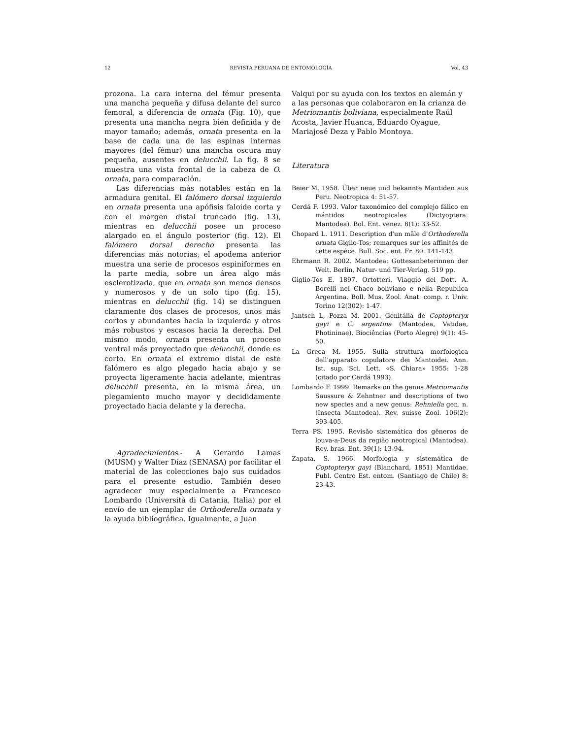12 REVISTA PERUANA DE ENTOMOLOGÍA Vol. 43
prozona. La cara interna del fémur presenta una mancha pequeña y difusa delante del surco femoral, a diferencia de ornata (Fig. 10), que presenta una mancha negra bien definida y de mayor tamaño; además, ornata presenta en la base de cada una de las espinas internas mayores (del fémur) una mancha oscura muy pequeña, ausentes en delucchii. La fig. 8 se muestra una vista frontal de la cabeza de O. ornata, para comparación.
Las diferencias más notables están en la armadura genital. El falómero dorsal izquierdo en ornata presenta una apófisis faloide corta y con el margen distal truncado (fig. 13), mientras en delucchii posee un proceso alargado en el ángulo posterior (fig. 12). El falómero dorsal derecho presenta las diferencias más notorias; el apodema anterior muestra una serie de procesos espiniformes en la parte media, sobre un área algo más esclerotizada, que en ornata son menos densos y numerosos y de un solo tipo (fig. 15), mientras en delucchii (fig. 14) se distinguen claramente dos clases de procesos, unos más cortos y abundantes hacia la izquierda y otros más robustos y escasos hacia la derecha. Del mismo modo, ornata presenta un proceso ventral más proyectado que delucchii, donde es corto. En ornata el extremo distal de este falómero es algo plegado hacia abajo y se proyecta ligeramente hacia adelante, mientras delucchii presenta, en la misma área, un plegamiento mucho mayor y decididamente proyectado hacia delante y la derecha.
Agradecimientos.- A Gerardo Lamas (MUSM) y Walter Díaz (SENASA) por facilitar el material de las colecciones bajo sus cuidados para el presente estudio. También deseo agradecer muy especialmente a Francesco Lombardo (Università di Catania, Italia) por el envío de un ejemplar de Orthoderella ornata y la ayuda bibliográfica. Igualmente, a Juan
Valqui por su ayuda con los textos en alemán y a las personas que colaboraron en la crianza de Metriomantis boliviana, especialmente Raúl Acosta, Javier Huanca, Eduardo Oyague, Mariajosé Deza y Pablo Montoya.
Literatura
Beier M. 1958. Über neue und bekannte Mantiden aus Peru. Neotropica 4: 51-57.
Cerdá F. 1993. Valor taxonómico del complejo fálico en mántidos neotropicales (Dictyoptera: Mantodea). Bol. Ent. venez. 8(1): 33-52.
Chopard L. 1911. Description d'un mâle d'Orthoderella ornata Giglio-Tos; remarques sur les affinités de cette espèce. Bull. Soc. ent. Fr. 80: 141-143.
Ehrmann R. 2002. Mantodea: Gottesanbeterinnen der Welt. Berlin, Natur- und Tier-Verlag. 519 pp.
Giglio-Tos E. 1897. Ortotteri. Viaggio del Dott. A. Borelli nel Chaco boliviano e nella Republica Argentina. Boll. Mus. Zool. Anat. comp. r. Univ. Torino 12(302): 1-47.
Jantsch L, Pozza M. 2001. Genitália de Coptopteryx gayi e C. argentina (Mantodea, Vatidae, Photininae). Biociências (Porto Alegre) 9(1): 45-50.
La Greca M. 1955. Sulla struttura morfologica dell'apparato copulatore dei Mantoidei. Ann. Ist. sup. Sci. Lett. «S. Chiara» 1955: 1-28 (citado por Cerdá 1993).
Lombardo F. 1999. Remarks on the genus Metriomantis Saussure & Zehntner and descriptions of two new species and a new genus: Rehniella gen. n. (Insecta Mantodea). Rev. suisse Zool. 106(2): 393-405.
Terra PS. 1995. Revisão sistemática dos gêneros de louva-a-Deus da região neotropical (Mantodea). Rev. bras. Ent. 39(1): 13-94.
Zapata, S. 1966. Morfología y sistemática de Coptopteryx gayi (Blanchard, 1851) Mantidae. Publ. Centro Est. entom. (Santiago de Chile) 8: 23-43.